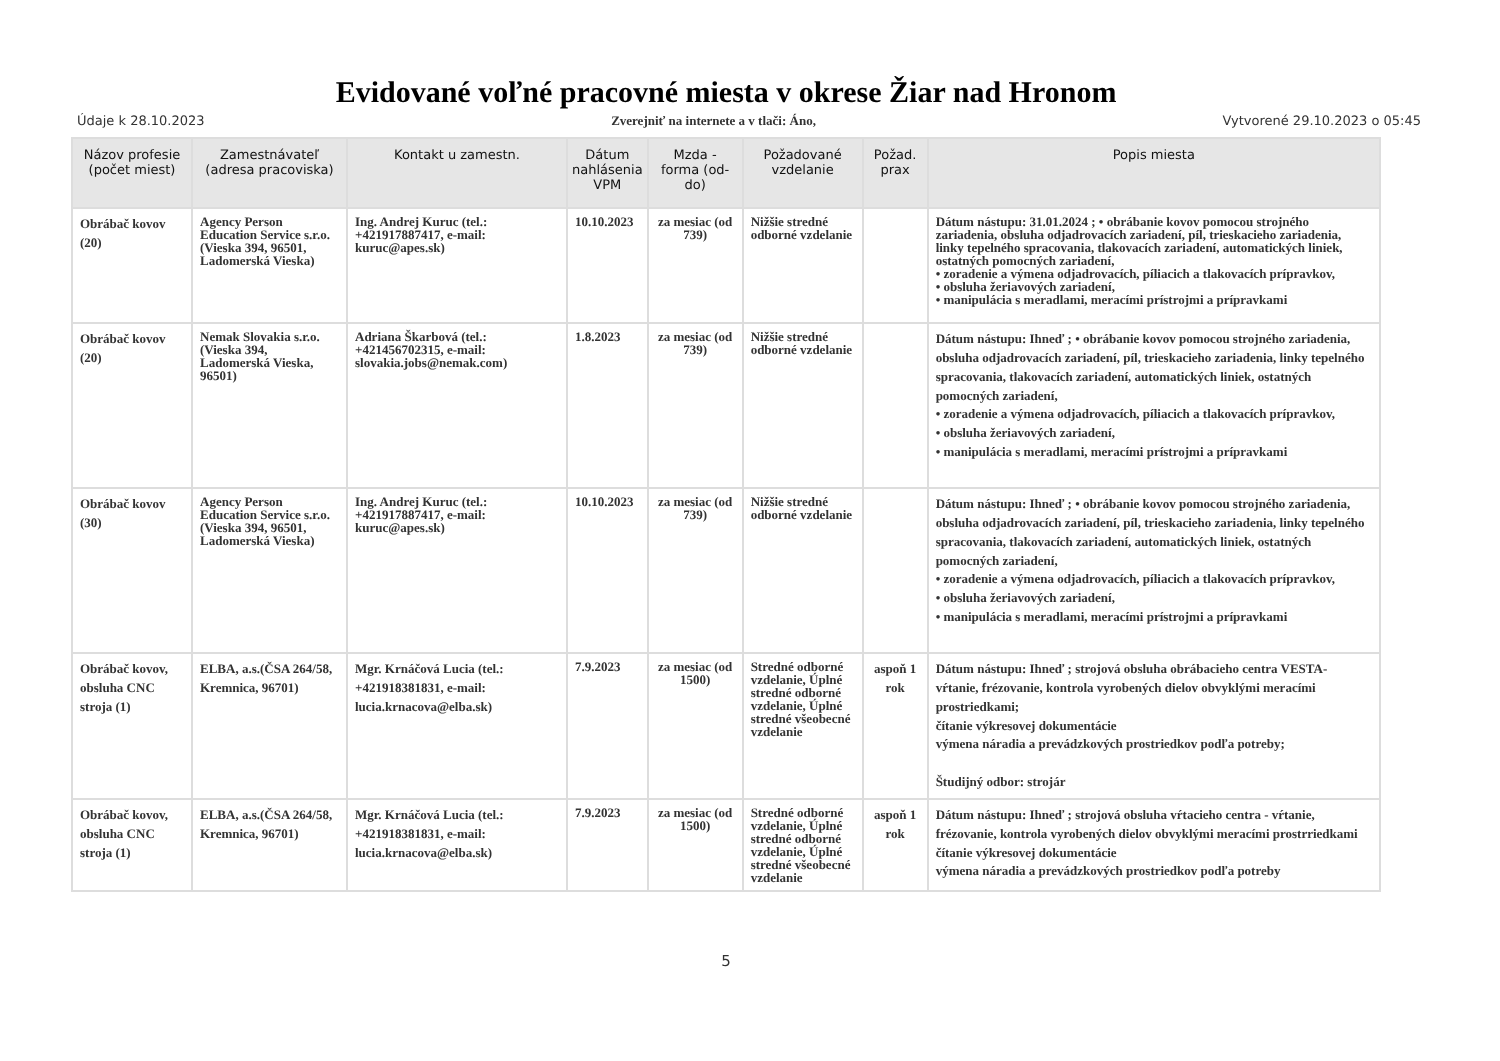Evidované voľné pracovné miesta v okrese Žiar nad Hronom
Údaje k 28.10.2023 Zverejniť na internete a v tlači: Áno, Vytvorené 29.10.2023 o 05:45
| Názov profesie (počet miest) | Zamestnávateľ (adresa pracoviska) | Kontakt u zamestn. | Dátum nahlásenia VPM | Mzda - forma (od-do) | Požadované vzdelanie | Požad. prax | Popis miesta |
| --- | --- | --- | --- | --- | --- | --- | --- |
| Obrábač kovov (20) | Agency Person Education Service s.r.o.(Vieska 394, 96501, Ladomerská Vieska) | Ing. Andrej Kuruc (tel.: +421917887417, e-mail: kuruc@apes.sk) | 10.10.2023 | za mesiac (od 739) | Nižšie stredné odborné vzdelanie | | Dátum nástupu: 31.01.2024 ; • obrábanie kovov pomocou strojného zariadenia, obsluha odjadrovacích zariadení, píl, trieskacieho zariadenia, linky tepelného spracovania, tlakovacích zariadení, automatických liniek, ostatných pomocných zariadení, • zoradenie a výmena odjadrovacích, píliacich a tlakovacích prípravkov, • obsluha žeriavových zariadení, • manipulácia s meradlami, meracími prístrojmi a prípravkami |
| Obrábač kovov (20) | Nemak Slovakia s.r.o.(Vieska 394, Ladomerská Vieska, 96501) | Adriana Škarbová (tel.: +421456702315, e-mail: slovakia.jobs@nemak.com) | 1.8.2023 | za mesiac (od 739) | Nižšie stredné odborné vzdelanie | | Dátum nástupu: Ihneď ; • obrábanie kovov pomocou strojného zariadenia, obsluha odjadrovacích zariadení, píl, trieskacieho zariadenia, linky tepelného spracovania, tlakovacích zariadení, automatických liniek, ostatných pomocných zariadení, • zoradenie a výmena odjadrovacích, píliacich a tlakovacích prípravkov, • obsluha žeriavových zariadení, • manipulácia s meradlami, meracími prístrojmi a prípravkami |
| Obrábač kovov (30) | Agency Person Education Service s.r.o.(Vieska 394, 96501, Ladomerská Vieska) | Ing. Andrej Kuruc (tel.: +421917887417, e-mail: kuruc@apes.sk) | 10.10.2023 | za mesiac (od 739) | Nižšie stredné odborné vzdelanie | | Dátum nástupu: Ihneď ; • obrábanie kovov pomocou strojného zariadenia, obsluha odjadrovacích zariadení, píl, trieskacieho zariadenia, linky tepelného spracovania, tlakovacích zariadení, automatických liniek, ostatných pomocných zariadení, • zoradenie a výmena odjadrovacích, píliacich a tlakovacích prípravkov, • obsluha žeriavových zariadení, • manipulácia s meradlami, meracími prístrojmi a prípravkami |
| Obrábač kovov, obsluha CNC stroja (1) | ELBA, a.s.(ČSA 264/58, Kremnica, 96701) | Mgr. Krnáčová Lucia (tel.: +421918381831, e-mail: lucia.krnacova@elba.sk) | 7.9.2023 | za mesiac (od 1500) | Stredné odborné vzdelanie, Úplné stredné odborné vzdelanie, Úplné stredné všeobecné vzdelanie | aspoň 1 rok | Dátum nástupu: Ihneď ; strojová obsluha obrábacieho centra VESTA- vŕtanie, frézovanie, kontrola vyrobených dielov obvyklými meracími prostriedkami; čítanie výkresovej dokumentácie výmena náradia a prevádzkových prostriedkov podľa potreby; Študijný odbor: strojár |
| Obrábač kovov, obsluha CNC stroja (1) | ELBA, a.s.(ČSA 264/58, Kremnica, 96701) | Mgr. Krnáčová Lucia (tel.: +421918381831, e-mail: lucia.krnacova@elba.sk) | 7.9.2023 | za mesiac (od 1500) | Stredné odborné vzdelanie, Úplné stredné odborné vzdelanie, Úplné stredné všeobecné vzdelanie | aspoň 1 rok | Dátum nástupu: Ihneď ; strojová obsluha vŕtacieho centra - vŕtanie, frézovanie, kontrola vyrobených dielov obvyklými meracími prostrriedkami čítanie výkresovej dokumentácie výmena náradia a prevádzkových prostriedkov podľa potreby |
5